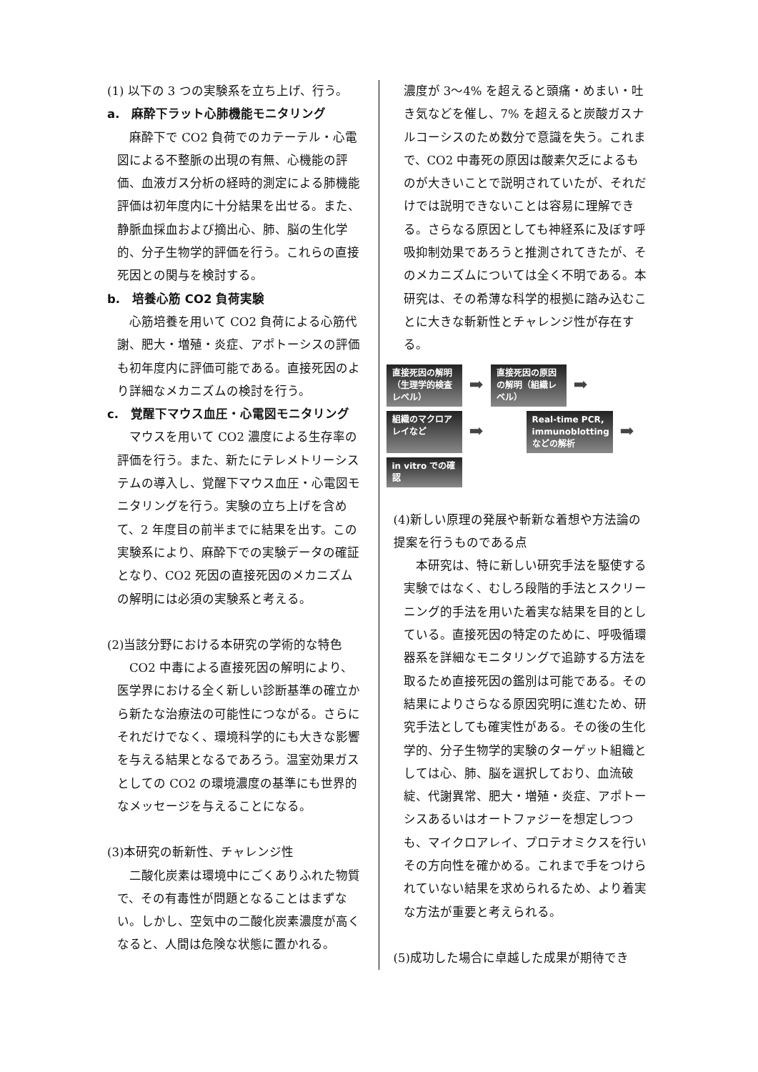(1) 以下の 3 つの実験系を立ち上げ、行う。
a.　麻酔下ラット心肺機能モニタリング
　麻酔下で CO2 負荷でのカテーテル・心電図による不整脈の出現の有無、心機能の評価、血液ガス分析の経時的測定による肺機能評価は初年度内に十分結果を出せる。また、静脈血採血および摘出心、肺、脳の生化学的、分子生物学的評価を行う。これらの直接死因との関与を検討する。
b.　培養心筋 CO2 負荷実験
　心筋培養を用いて CO2 負荷による心筋代謝、肥大・増殖・炎症、アポトーシスの評価も初年度内に評価可能である。直接死因のより詳細なメカニズムの検討を行う。
c.　覚醒下マウス血圧・心電図モニタリング
　マウスを用いて CO2 濃度による生存率の評価を行う。また、新たにテレメトリーシステムの導入し、覚醒下マウス血圧・心電図モニタリングを行う。実験の立ち上げを含めて、2 年度目の前半までに結果を出す。この実験系により、麻酔下での実験データの確証となり、CO2 死因の直接死因のメカニズムの解明には必須の実験系と考える。
(2)当該分野における本研究の学術的な特色
　CO2 中毒による直接死因の解明により、医学界における全く新しい診断基準の確立から新たな治療法の可能性につながる。さらにそれだけでなく、環境科学的にも大きな影響を与える結果となるであろう。温室効果ガスとしての CO2 の環境濃度の基準にも世界的なメッセージを与えることになる。
(3)本研究の斬新性、チャレンジ性
　二酸化炭素は環境中にごくありふれた物質で、その有毒性が問題となることはまずない。しかし、空気中の二酸化炭素濃度が高くなると、人間は危険な状態に置かれる。
濃度が 3～4% を超えると頭痛・めまい・吐き気などを催し、7% を超えると炭酸ガスナルコーシスのため数分で意識を失う。これまで、CO2 中毒死の原因は酸素欠乏によるものが大きいことで説明されていたが、それだけでは説明できないことは容易に理解できる。さらなる原因としても神経系に及ぼす呼吸抑制効果であろうと推測されてきたが、そのメカニズムについては全く不明である。本研究は、その希薄な科学的根拠に踏み込むことに大きな斬新性とチャレンジ性が存在する。
直接死因の解明（生理学的検査レベル）
➡
直接死因の原因の解明（組織レベル）
➡
組織のマクロアレイなど
➡
Real-time PCR, immunoblotting などの解析
➡
in vitro での確認
(4)新しい原理の発展や斬新な着想や方法論の提案を行うものである点
　本研究は、特に新しい研究手法を駆使する実験ではなく、むしろ段階的手法とスクリーニング的手法を用いた着実な結果を目的としている。直接死因の特定のために、呼吸循環器系を詳細なモニタリングで追跡する方法を取るため直接死因の鑑別は可能である。その結果によりさらなる原因究明に進むため、研究手法としても確実性がある。その後の生化学的、分子生物学的実験のターゲット組織としては心、肺、脳を選択しており、血流破綻、代謝異常、肥大・増殖・炎症、アポトーシスあるいはオートファジーを想定しつつも、マイクロアレイ、プロテオミクスを行いその方向性を確かめる。これまで手をつけられていない結果を求められるため、より着実な方法が重要と考えられる。
(5)成功した場合に卓越した成果が期待でき